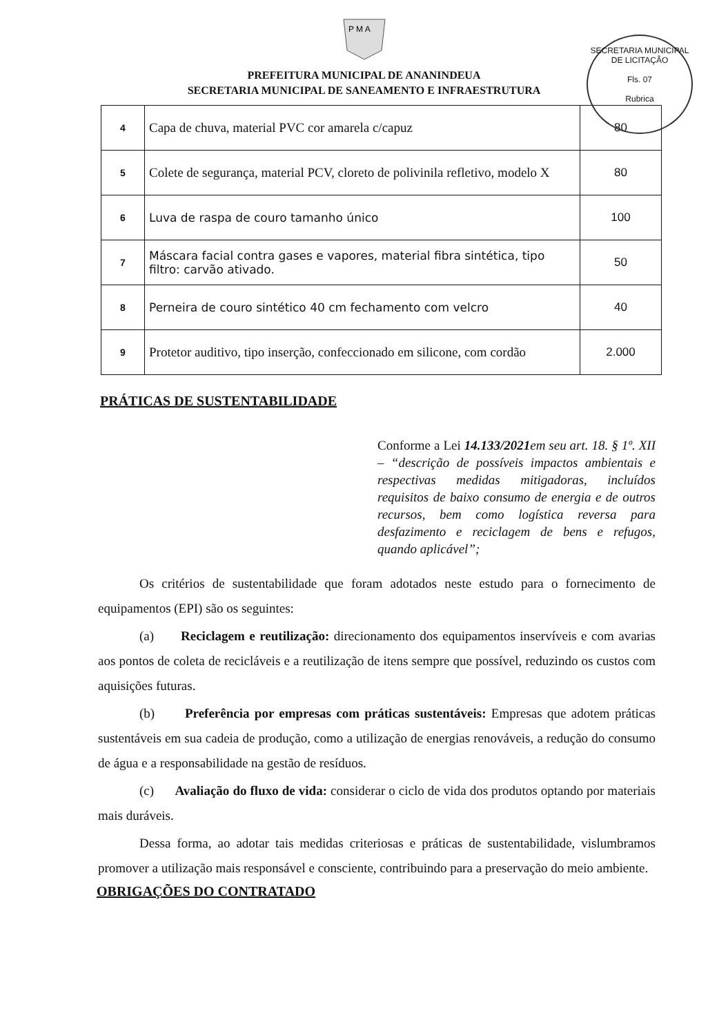P M A
PREFEITURA MUNICIPAL DE ANANINDEUA
SECRETARIA MUNICIPAL DE SANEAMENTO E INFRAESTRUTURA
SECRETARIA MUNICIPAL DE LICITAÇÃO
Fls. 07
Rubrica
| 4 | Capa de chuva, material PVC cor amarela c/capuz | 80 |
| 5 | Colete de segurança, material PCV, cloreto de polivinila refletivo, modelo X | 80 |
| 6 | Luva de raspa de couro tamanho único | 100 |
| 7 | Máscara facial contra gases e vapores, material fibra sintética, tipo filtro: carvão ativado. | 50 |
| 8 | Perneira de couro sintético 40 cm fechamento com velcro | 40 |
| 9 | Protetor auditivo, tipo inserção, confeccionado em silicone, com cordão | 2.000 |
PRÁTICAS DE SUSTENTABILIDADE
Conforme a Lei 14.133/2021em seu art. 18. § 1º. XII – “descrição de possíveis impactos ambientais e respectivas medidas mitigadoras, incluídos requisitos de baixo consumo de energia e de outros recursos, bem como logística reversa para desfazimento e reciclagem de bens e refugos, quando aplicável”;
Os critérios de sustentabilidade que foram adotados neste estudo para o fornecimento de equipamentos (EPI) são os seguintes:
(a) Reciclagem e reutilização: direcionamento dos equipamentos inservíveis e com avarias aos pontos de coleta de recicláveis e a reutilização de itens sempre que possível, reduzindo os custos com aquisições futuras.
(b) Preferência por empresas com práticas sustentáveis: Empresas que adotem práticas sustentáveis em sua cadeia de produção, como a utilização de energias renováveis, a redução do consumo de água e a responsabilidade na gestão de resíduos.
(c) Avaliação do fluxo de vida: considerar o ciclo de vida dos produtos optando por materiais mais duráveis.
Dessa forma, ao adotar tais medidas criteriosas e práticas de sustentabilidade, vislumbramos promover a utilização mais responsável e consciente, contribuindo para a preservação do meio ambiente.
OBRIGAÇÕES DO CONTRATADO